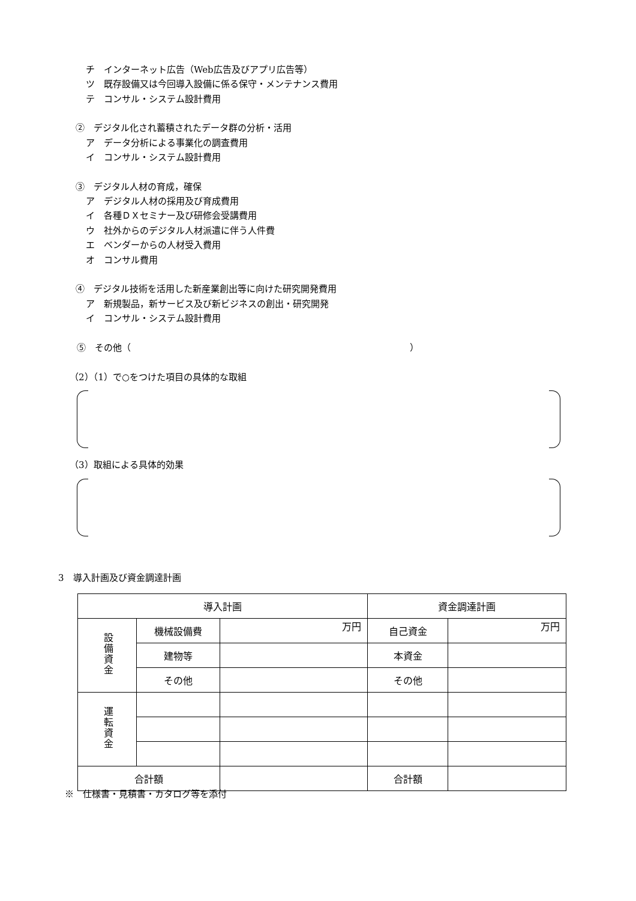チ　インターネット広告（Web広告及びアプリ広告等）
ツ　既存設備又は今回導入設備に係る保守・メンテナンス費用
テ　コンサル・システム設計費用
②　デジタル化され蓄積されたデータ群の分析・活用
ア　データ分析による事業化の調査費用
イ　コンサル・システム設計費用
③　デジタル人材の育成，確保
ア　デジタル人材の採用及び育成費用
イ　各種ＤＸセミナー及び研修会受講費用
ウ　社外からのデジタル人材派遣に伴う人件費
エ　ベンダーからの人材受入費用
オ　コンサル費用
④　デジタル技術を活用した新産業創出等に向けた研究開発費用
ア　新規製品，新サービス及び新ビジネスの創出・研究開発
イ　コンサル・システム設計費用
⑤　その他（　　　　　　　　　　　　　　　　　　　　　　　　　　　　　　　）
（2）（1）で○をつけた項目の具体的な取組
（3）取組による具体的効果
3　導入計画及び資金調達計画
| 導入計画 | | | 資金調達計画 | |
| --- | --- | --- | --- | --- |
| 設備資金 | 機械設備費 | 万円 | 自己資金 | 万円 |
| | 建物等 | | 本資金 | |
| | その他 | | その他 | |
| 運転資金 | | | | |
| 合計額 | | | 合計額 | |
※　仕様書・見積書・カタログ等を添付